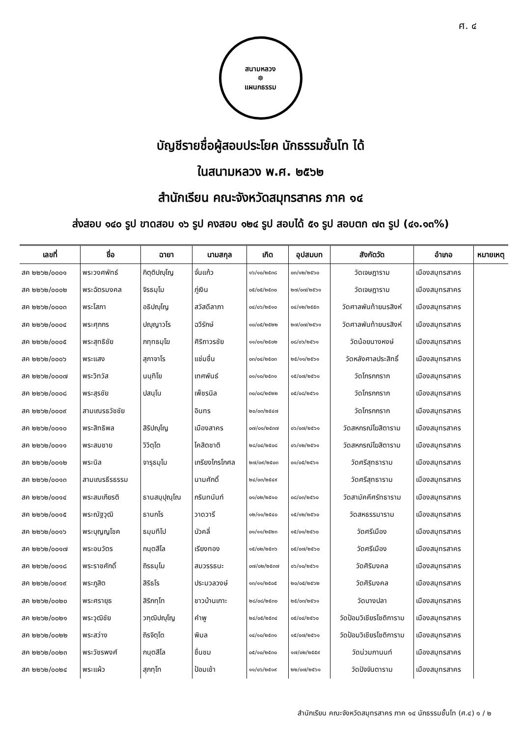ศ. ๔
สนามหลวง
☸
แผนกธรรม
บัญชีรายชื่อผู้สอบประโยค นักธรรมชั้นโท ได้
ในสนามหลวง พ.ศ. ๒๕๖๒
สำนักเรียน คณะจังหวัดสมุทรสาคร ภาค ๑๔
ส่งสอบ ๑๔๐ รูป ขาดสอบ ๑๖ รูป คงสอบ ๑๒๔ รูป สอบได้ ๕๑ รูป สอบตก ๗๓ รูป (๔๑.๑๓%)
| เลขที่ | ชื่อ | ฉายา | นามสกุล | เกิด | อุปสมบท | สังกัดวัด | อำเภอ | หมายเหตุ |
| --- | --- | --- | --- | --- | --- | --- | --- | --- |
| สค ๒๒๖๒/๐๐๐๑ | พระวงศพัทธ์ | กิตฺติปญฺโญ | จั่นแก้ว | ๑๖/๑๐/๒๕๓๘ | ๐๓/๑๒/๒๕๖๐ | วัดเจษฎาราม | เมืองสมุทรสาคร | |
| สค ๒๒๖๒/๐๐๐๒ | พระฉัตรมงคล | จิรธมฺโม | ภู่เงิน | ๐๕/๐๕/๒๕๓๐ | ๒๗/๐๗/๒๕๖๑ | วัดเจษฎาราม | เมืองสมุทรสาคร | |
| สค ๒๒๖๒/๐๐๐๓ | พระโสภา | อธิปญฺโญ | สวัสดีลาภา | ๐๔/๐๖/๒๕๑๐ | ๐๔/๑๒/๒๕๕๓ | วัดศาลพันท้ายนรสิงห์ | เมืองสมุทรสาคร | |
| สค ๒๒๖๒/๐๐๐๔ | พระศุภกร | ปญฺญาวโร | ฉวีรักษ์ | ๑๐/๐๕/๒๕๒๒ | ๒๗/๐๗/๒๕๖๑ | วัดศาลพันท้ายนรสิงห์ | เมืองสมุทรสาคร | |
| สค ๒๒๖๒/๐๐๐๕ | พระสุทธิชัย | ภทฺทธมฺโฆ | ศิริถาวรชัย | ๑๑/๐๑/๒๕๐๒ | ๐๘/๐๖/๒๕๖๑ | วัดน้อยนางหงษ์ | เมืองสมุทรสาคร | |
| สค ๒๒๖๒/๐๐๐๖ | พระแสง | สุภาจาโร | แช่มชื่น | ๐๓/๐๔/๒๕๐๓ | ๒๕/๑๑/๒๕๖๑ | วัดหลังศาลประสิทธิ์ | เมืองสมุทรสาคร | |
| สค ๒๒๖๒/๐๐๐๗ | พระวิทวัส | นนฺทิโย | เทศพันธ์ | ๐๑/๑๐/๒๕๓๑ | ๑๕/๐๗/๒๕๖๑ | วัดโกรกกราก | เมืองสมุทรสาคร | |
| สค ๒๒๖๒/๐๐๐๘ | พระสุรชัย | ปสนฺโน | เพ็ชรนิล | ๓๐/๐๘/๒๕๒๒ | ๐๕/๐๘/๒๕๖๑ | วัดโกรกกราก | เมืองสมุทรสาคร | |
| สค ๒๒๖๒/๐๐๐๙ | สามเณรธวัชชัย | | อินทร | ๒๐/๐๓/๒๕๔๗ | | วัดโกรกกราก | เมืองสมุทรสาคร | |
| สค ๒๒๖๒/๐๐๑๐ | พระสิทธิพล | สิริปญฺโญ | เมืองสาคร | ๐๗/๐๑/๒๕๓๗ | ๐๖/๐๗/๒๕๖๑ | วัดสหกรณ์โฆสิตาราม | เมืองสมุทรสาคร | |
| สค ๒๒๖๒/๐๐๑๑ | พระสมชาย | วิวิตฺโต | โคสิตชาติ | ๒๘/๐๔/๒๕๐๘ | ๐๖/๑๒/๒๕๖๑ | วัดสหกรณ์โฆสิตาราม | เมืองสมุทรสาคร | |
| สค ๒๒๖๒/๐๐๑๒ | พระนิล | จารุธมฺโม | เกรียงไกรโกศล | ๒๗/๐๙/๒๕๐๓ | ๐๑/๐๕/๒๕๖๑ | วัดศรีสุทธาราม | เมืองสมุทรสาคร | |
| สค ๒๒๖๒/๐๐๑๓ | สามเณรธีรธรรม | | นามศักดิ์ | ๒๔/๐๓/๒๕๔๙ | | วัดศรีสุทธาราม | เมืองสมุทรสาคร | |
| สค ๒๒๖๒/๐๐๑๔ | พระสมเกียรติ | ธานสมฺปุณฺโณ | ภรินทนันท์ | ๐๑/๐๒/๒๕๑๐ | ๐๘/๐๓/๒๕๖๐ | วัดสามัคคีศรัทธาราม | เมืองสมุทรสาคร | |
| สค ๒๒๖๒/๐๐๑๕ | พระณัฐวุฒิ | ธานกโร | วาดวารี | ๑๒/๑๑/๒๕๔๐ | ๑๕/๑๒/๒๕๖๐ | วัดสหธรรมาราม | เมืองสมุทรสาคร | |
| สค ๒๒๖๒/๐๐๑๖ | พระบุญญโชค | ธมฺมทีโป | บัวคลี่ | ๐๑/๑๑/๒๕๒๓ | ๑๕/๐๑/๒๕๖๐ | วัดศรีเมือง | เมืองสมุทรสาคร | |
| สค ๒๒๖๒/๐๐๑๗ | พระอนวัตร | กนฺตสีโล | เรียงทอง | ๑๕/๐๒/๒๕๓๖ | ๐๕/๐๗/๒๕๖๐ | วัดศรีเมือง | เมืองสมุทรสาคร | |
| สค ๒๒๖๒/๐๐๑๘ | พระราชศักดิ์ | ถิรธมฺโม | สมวรรธนะ | ๐๗/๐๒/๒๕๓๗ | ๐๖/๑๐/๒๕๖๑ | วัดศิริมงคล | เมืองสมุทรสาคร | |
| สค ๒๒๖๒/๐๐๑๙ | พระภูสิต | สิริธโร | ประมวลวงษ์ | ๑๓/๑๑/๒๕๐๕ | ๒๐/๐๕/๒๕๖๒ | วัดศิริมงคล | เมืองสมุทรสาคร | |
| สค ๒๒๖๒/๐๐๒๐ | พระศรายุธ | สิริภทฺโท | ชาวบ้านเกาะ | ๒๘/๐๘/๒๕๓๐ | ๒๕/๐๓/๒๕๖๑ | วัดบางปลา | เมืองสมุทรสาคร | |
| สค ๒๒๖๒/๐๐๒๑ | พระวุฒิชัย | วฑฺฒิปญฺโญ | คำพู | ๒๔/๐๕/๒๕๓๔ | ๐๕/๐๔/๒๕๖๐ | วัดป้อมวิเชียรโชติการาม | เมืองสมุทรสาคร | |
| สค ๒๒๖๒/๐๐๒๒ | พระสว่าง | ถิรจิตฺโต | พิมล | ๑๔/๑๐/๒๕๓๑ | ๑๕/๐๗/๒๕๖๑ | วัดป้อมวิเชียรโชติการาม | เมืองสมุทรสาคร | |
| สค ๒๒๖๒/๐๐๒๓ | พระวัชรพงศ์ | กนฺตสีโล | ชื่นชม | ๐๕/๑๐/๒๕๓๐ | ๑๗/๐๒/๒๕๕๙ | วัดน่วมกานนท์ | เมืองสมุทรสาคร | |
| สค ๒๒๖๒/๐๐๒๔ | พระแผ้ว | สุภทฺโท | ป้อมเช้า | ๑๑/๐๖/๒๕๑๙ | ๒๒/๐๗/๒๕๖๑ | วัดปัจจันตาราม | เมืองสมุทรสาคร | |
สำนักเรียน คณะจังหวัดสมุทรสาคร ภาค ๑๔ นักธรรมชั้นโท (ศ.๔) ๑ / ๒